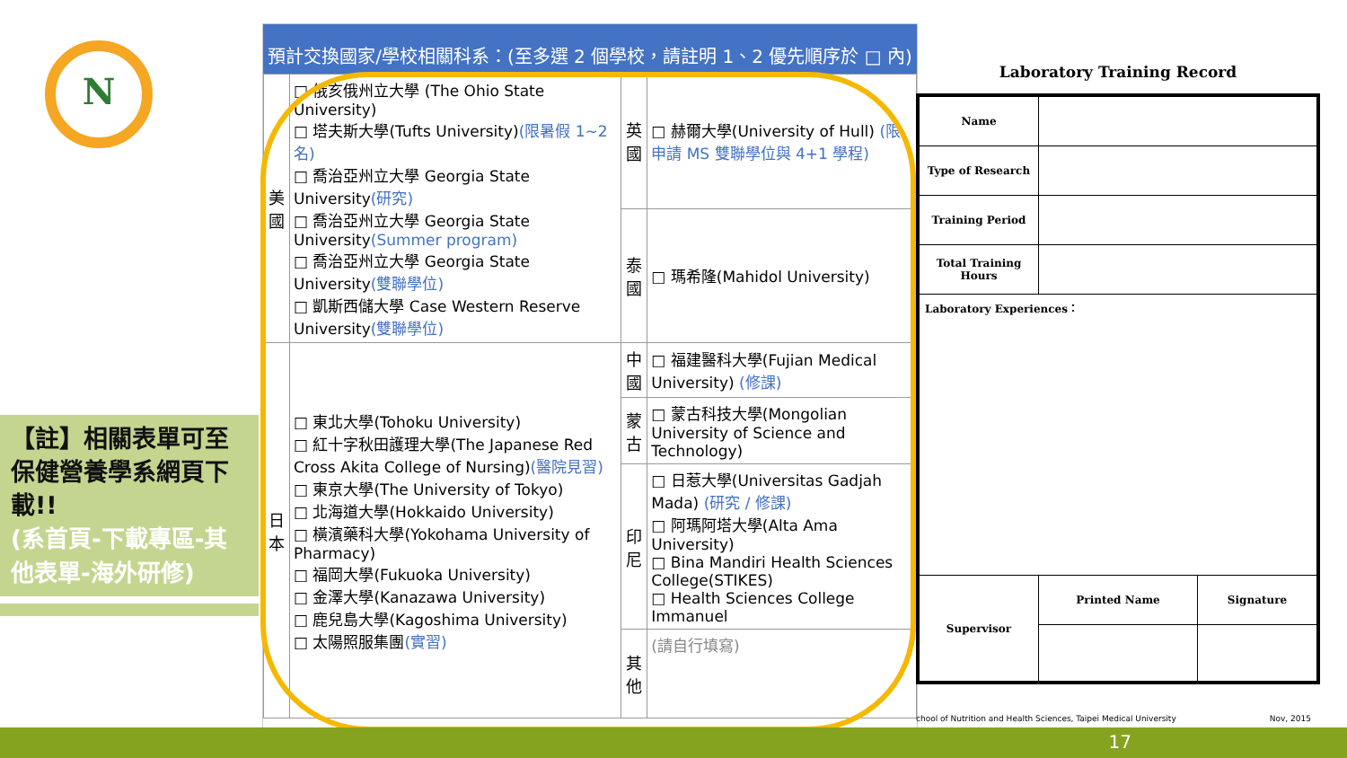N
【註】相關表單可至保健營養學系網頁下載!!
(系首頁-下載專區-其他表單-海外研修)
預計交換國家/學校相關科系：(至多選 2 個學校，請註明 1、2 優先順序於 □ 內)
| 美國 | □ 俄亥俄州立大學 (The Ohio State University) □ 塔夫斯大學(Tufts University) (限暑假 1~2 名) □ 喬治亞州立大學 Georgia State University (研究) □ 喬治亞州立大學 Georgia State University (Summer program) □ 喬治亞州立大學 Georgia State University (雙聯學位) □ 凱斯西儲大學 Case Western Reserve University (雙聯學位) | 英國 | □ 赫爾大學(University of Hull) (限申請 MS 雙聯學位與 4+1 學程) |
| | | 泰國 | □ 瑪希隆(Mahidol University) |
| 日本 | □ 東北大學(Tohoku University) □ 紅十字秋田護理大學(The Japanese Red Cross Akita College of Nursing) (醫院見習) □ 東京大學(The University of Tokyo) □ 北海道大學(Hokkaido University) □ 橫濱藥科大學(Yokohama University of Pharmacy) □ 福岡大學(Fukuoka University) □ 金澤大學(Kanazawa University) □ 鹿兒島大學(Kagoshima University) □ 太陽照服集團 (實習) | 中國 | □ 福建醫科大學(Fujian Medical University) (修課) |
| | | 蒙古 | □ 蒙古科技大學(Mongolian University of Science and Technology) |
| | | 印尼 | □ 日惹大學(Universitas Gadjah Mada) (研究 / 修課) □ 阿瑪阿塔大學(Alta Ama University) □ Bina Mandiri Health Sciences College(STIKES) □ Health Sciences College Immanuel |
| | | 其他 | (請自行填寫) |
Laboratory Training Record
| Name | | |
| Type of Research | | |
| Training Period | | |
| Total Training Hours | | |
| Laboratory Experiences： | | |
| Supervisor | Printed Name | Signature |
chool of Nutrition and Health Sciences, Taipei Medical University Nov, 2015
17